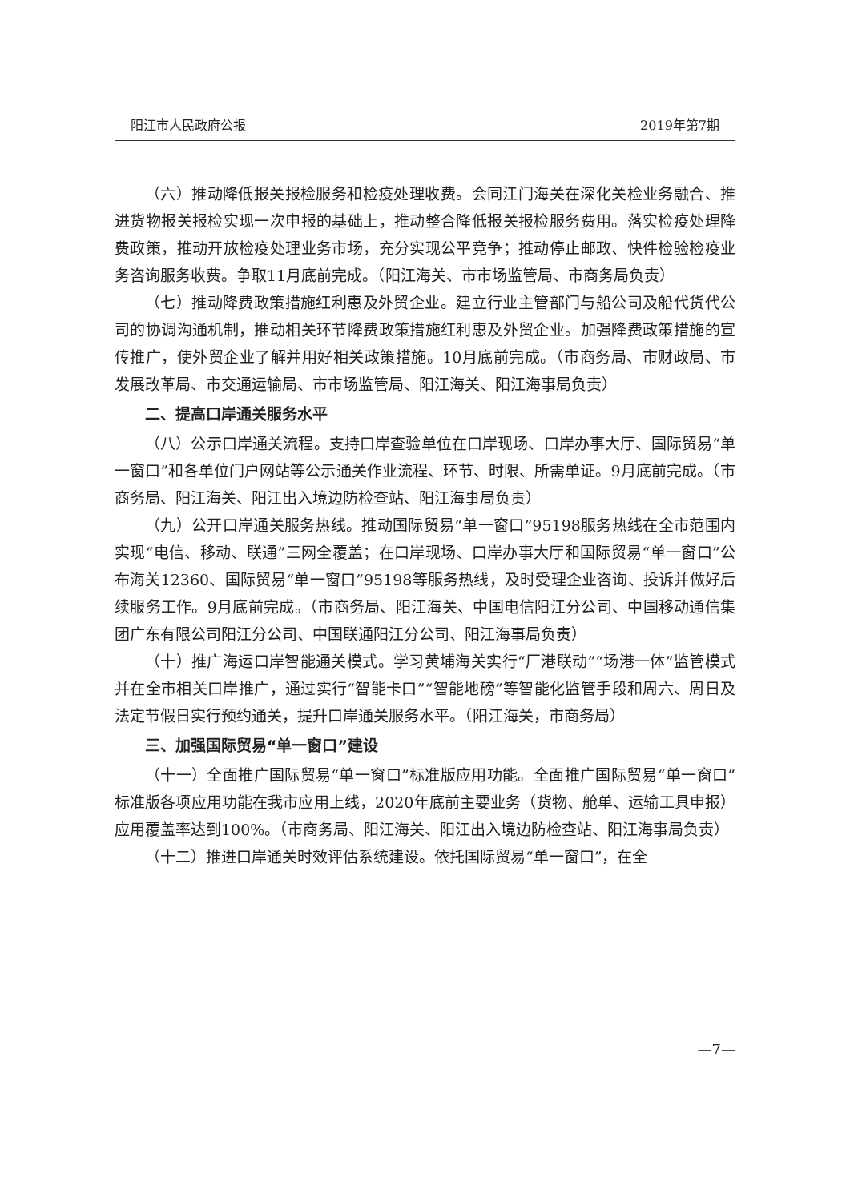阳江市人民政府公报 2019年第7期
（六）推动降低报关报检服务和检疫处理收费。会同江门海关在深化关检业务融合、推进货物报关报检实现一次申报的基础上，推动整合降低报关报检服务费用。落实检疫处理降费政策，推动开放检疫处理业务市场，充分实现公平竞争；推动停止邮政、快件检验检疫业务咨询服务收费。争取11月底前完成。（阳江海关、市市场监管局、市商务局负责）
（七）推动降费政策措施红利惠及外贸企业。建立行业主管部门与船公司及船代货代公司的协调沟通机制，推动相关环节降费政策措施红利惠及外贸企业。加强降费政策措施的宣传推广，使外贸企业了解并用好相关政策措施。10月底前完成。（市商务局、市财政局、市发展改革局、市交通运输局、市市场监管局、阳江海关、阳江海事局负责）
二、提高口岸通关服务水平
（八）公示口岸通关流程。支持口岸查验单位在口岸现场、口岸办事大厅、国际贸易“单一窗口”和各单位门户网站等公示通关作业流程、环节、时限、所需单证。9月底前完成。（市商务局、阳江海关、阳江出入境边防检查站、阳江海事局负责）
（九）公开口岸通关服务热线。推动国际贸易“单一窗口”95198服务热线在全市范围内实现“电信、移动、联通”三网全覆盖；在口岸现场、口岸办事大厅和国际贸易“单一窗口”公布海关12360、国际贸易“单一窗口”95198等服务热线，及时受理企业咨询、投诉并做好后续服务工作。9月底前完成。（市商务局、阳江海关、中国电信阳江分公司、中国移动通信集团广东有限公司阳江分公司、中国联通阳江分公司、阳江海事局负责）
（十）推广海运口岸智能通关模式。学习黄埔海关实行“厂港联动”“场港一体”监管模式并在全市相关口岸推广，通过实行“智能卡口”“智能地磅”等智能化监管手段和周六、周日及法定节假日实行预约通关，提升口岸通关服务水平。（阳江海关，市商务局）
三、加强国际贸易“单一窗口”建设
（十一）全面推广国际贸易“单一窗口”标准版应用功能。全面推广国际贸易“单一窗口”标准版各项应用功能在我市应用上线，2020年底前主要业务（货物、舱单、运输工具申报）应用覆盖率达到100%。（市商务局、阳江海关、阳江出入境边防检查站、阳江海事局负责）
（十二）推进口岸通关时效评估系统建设。依托国际贸易“单一窗口”，在全
—7—